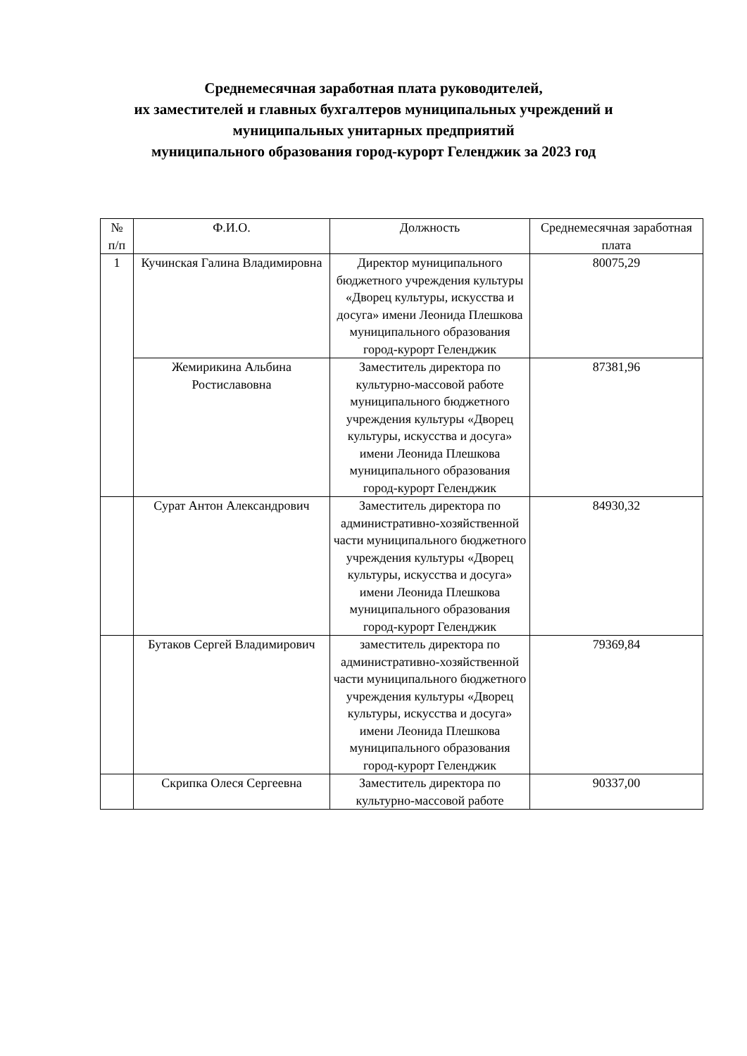Среднемесячная заработная плата руководителей,
их заместителей и главных бухгалтеров муниципальных учреждений и
муниципальных унитарных предприятий
муниципального образования город-курорт Геленджик за 2023 год
| № п/п | Ф.И.О. | Должность | Среднемесячная заработная плата |
| --- | --- | --- | --- |
| 1 | Кучинская Галина Владимировна | Директор муниципального бюджетного учреждения культуры «Дворец культуры, искусства и досуга» имени Леонида Плешкова муниципального образования город-курорт Геленджик | 80075,29 |
| | Жемирикина Альбина Ростиславовна | Заместитель директора по культурно-массовой работе муниципального бюджетного учреждения культуры «Дворец культуры, искусства и досуга» имени Леонида Плешкова муниципального образования город-курорт Геленджик | 87381,96 |
| | Сурат Антон Александрович | Заместитель директора по административно-хозяйственной части муниципального бюджетного учреждения культуры «Дворец культуры, искусства и досуга» имени Леонида Плешкова муниципального образования город-курорт Геленджик | 84930,32 |
| | Бутаков Сергей Владимирович | заместитель директора по административно-хозяйственной части муниципального бюджетного учреждения культуры «Дворец культуры, искусства и досуга» имени Леонида Плешкова муниципального образования город-курорт Геленджик | 79369,84 |
| | Скрипка Олеся Сергеевна | Заместитель директора по культурно-массовой работе | 90337,00 |